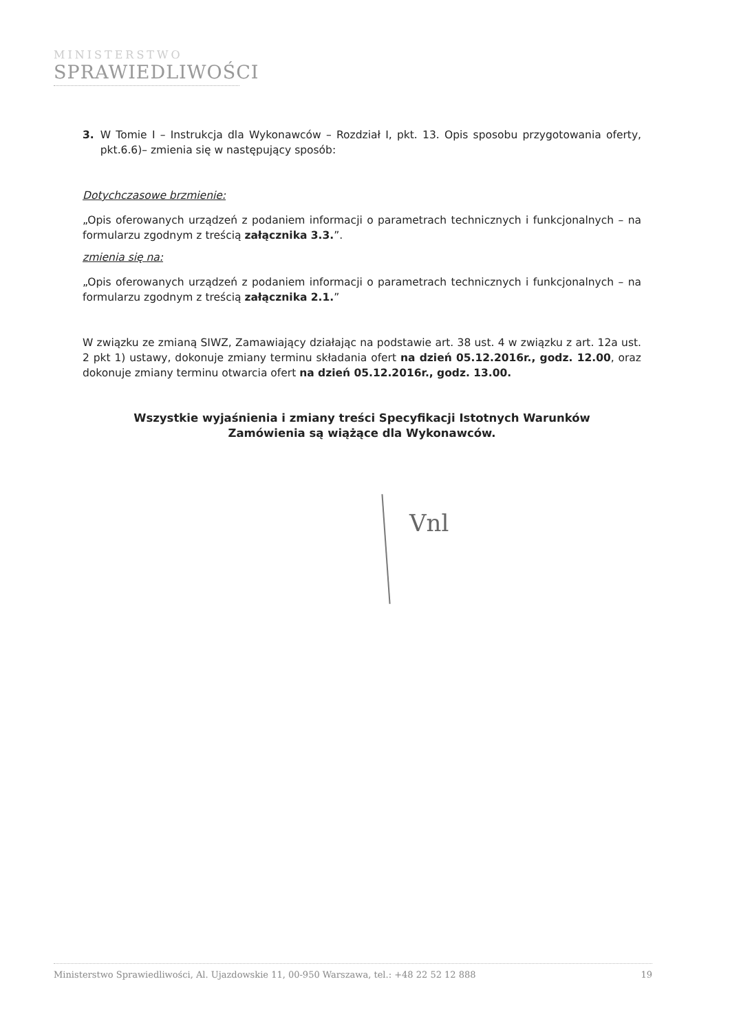MINISTERSTWO
SPRAWIEDLIWOŚCI
3. W Tomie I – Instrukcja dla Wykonawców – Rozdział I, pkt. 13. Opis sposobu przygotowania oferty, pkt.6.6)– zmienia się w następujący sposób:
Dotychczasowe brzmienie:
„Opis oferowanych urządzeń z podaniem informacji o parametrach technicznych i funkcjonalnych – na formularzu zgodnym z treścią załącznika 3.3.”.
zmienia się na:
„Opis oferowanych urządzeń z podaniem informacji o parametrach technicznych i funkcjonalnych – na formularzu zgodnym z treścią załącznika 2.1.”
W związku ze zmianą SIWZ, Zamawiający działając na podstawie art. 38 ust. 4 w związku z art. 12a ust. 2 pkt 1) ustawy, dokonuje zmiany terminu składania ofert na dzień 05.12.2016r., godz. 12.00, oraz dokonuje zmiany terminu otwarcia ofert na dzień 05.12.2016r., godz. 13.00.
Wszystkie wyjaśnienia i zmiany treści Specyfikacji Istotnych Warunków
Zamówienia są wiążące dla Wykonawców.
Vnl
Ministerstwo Sprawiedliwości, Al. Ujazdowskie 11, 00-950 Warszawa, tel.: +48 22 52 12 888 19